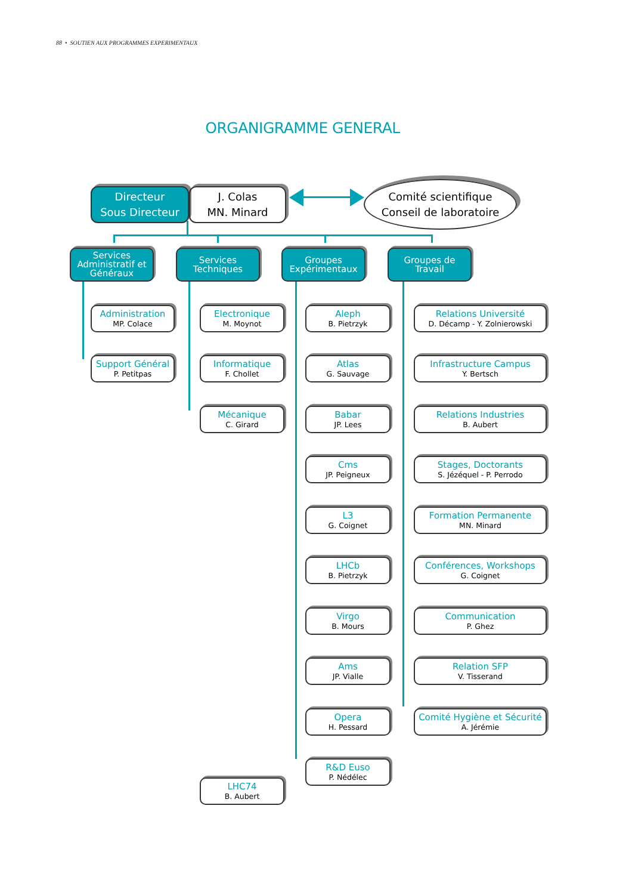88 • SOUTIEN AUX PROGRAMMES EXPERIMENTAUX
ORGANIGRAMME GENERAL
Directeur
Sous Directeur
J. Colas
MN. Minard
Comité scientifique
Conseil de laboratoire
Services Administratif et Généraux
Administration
MP. Colace
Support Général
P. Petitpas
Services Techniques
Electronique
M. Moynot
Informatique
F. Chollet
Mécanique
C. Girard
LHC74
B. Aubert
Groupes Expérimentaux
Aleph
B. Pietrzyk
Atlas
G. Sauvage
Babar
JP. Lees
Cms
JP. Peigneux
L3
G. Coignet
LHCb
B. Pietrzyk
Virgo
B. Mours
Ams
JP. Vialle
Opera
H. Pessard
R&D Euso
P. Nédélec
Groupes de Travail
Relations Université
D. Décamp - Y. Zolnierowski
Infrastructure Campus
Y. Bertsch
Relations Industries
B. Aubert
Stages, Doctorants
S. Jézéquel - P. Perrodo
Formation Permanente
MN. Minard
Conférences, Workshops
G. Coignet
Communication
P. Ghez
Relation SFP
V. Tisserand
Comité Hygiène et Sécurité
A. Jérémie